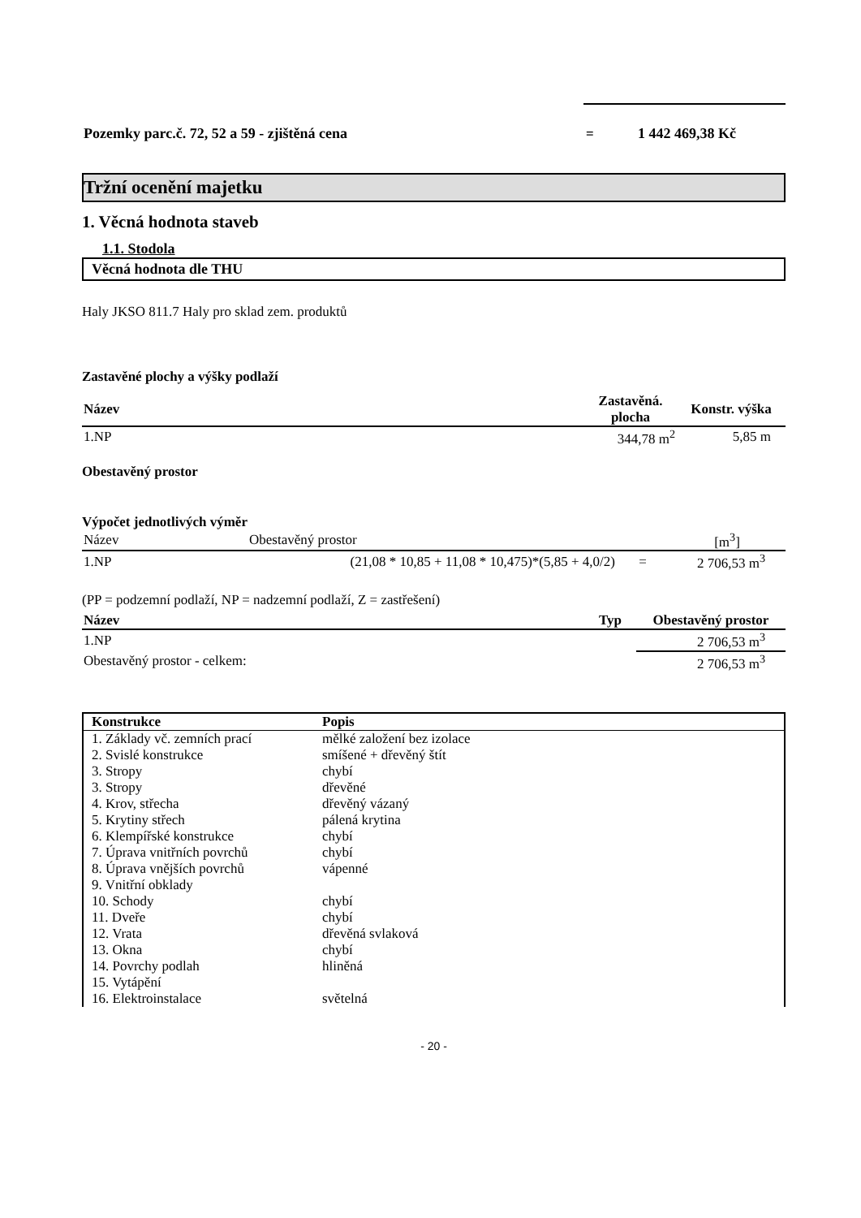| Pozemky parc.č. 72, 52 a 59 - zjištěná cena | = | 1 442 469,38 Kč |
Tržní ocenění majetku
1. Věcná hodnota staveb
1.1. Stodola
Věcná hodnota dle THU
Haly JKSO 811.7 Haly pro sklad zem. produktů
Zastavěné plochy a výšky podlaží
| Název | Zastavěná. plocha | Konstr. výška |
| --- | --- | --- |
| 1.NP | 344,78 m<sup>2</sup> | 5,85 m |
Obestavěný prostor
Výpočet jednotlivých výměr
| Název | Obestavěný prostor | | [m<sup>3</sup>] |
| 1.NP | (21,08 * 10,85 + 11,08 * 10,475)*(5,85 + 4,0/2) | = | 2 706,53 m<sup>3</sup> |
(PP = podzemní podlaží, NP = nadzemní podlaží, Z = zastřešení)
| Název | Typ | Obestavěný prostor |
| --- | --- | --- |
| 1.NP | | 2 706,53 m<sup>3</sup> |
| Obestavěný prostor - celkem: | | 2 706,53 m<sup>3</sup> |
| Konstrukce | Popis |
| --- | --- |
| 1. Základy vč. zemních prací | mělké založení bez izolace |
| 2. Svislé konstrukce | smíšené + dřevěný štít |
| 3. Stropy | chybí |
| 3. Stropy | dřevěné |
| 4. Krov, střecha | dřevěný vázaný |
| 5. Krytiny střech | pálená krytina |
| 6. Klempířské konstrukce | chybí |
| 7. Úprava vnitřních povrchů | chybí |
| 8. Úprava vnějších povrchů | vápenné |
| 9. Vnitřní obklady | |
| 10. Schody | chybí |
| 11. Dveře | chybí |
| 12. Vrata | dřevěná svlaková |
| 13. Okna | chybí |
| 14. Povrchy podlah | hliněná |
| 15. Vytápění | |
| 16. Elektroinstalace | světelná |
- 20 -